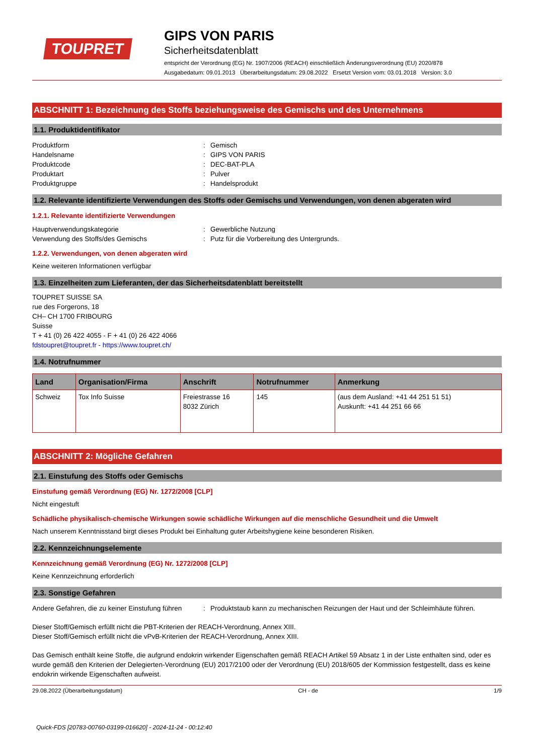TOUPRET
GIPS VON PARIS
Sicherheitsdatenblatt
entspricht der Verordnung (EG) Nr. 1907/2006 (REACH) einschließlich Änderungsverordnung (EU) 2020/878
Ausgabedatum: 09.01.2013 Überarbeitungsdatum: 29.08.2022 Ersetzt Version vom: 03.01.2018 Version: 3.0
ABSCHNITT 1: Bezeichnung des Stoffs beziehungsweise des Gemischs und des Unternehmens
1.1. Produktidentifikator
Produktform: Gemisch Handelsname: GIPS VON PARIS Produktcode: DEC-BAT-PLA Produktart: Pulver Produktgruppe: Handelsprodukt
1.2. Relevante identifizierte Verwendungen des Stoffs oder Gemischs und Verwendungen, von denen abgeraten wird
1.2.1. Relevante identifizierte Verwendungen
Hauptverwendungskategorie: Gewerbliche Nutzung Verwendung des Stoffs/des Gemischs: Putz für die Vorbereitung des Untergrunds.
1.2.2. Verwendungen, von denen abgeraten wird
Keine weiteren Informationen verfügbar
1.3. Einzelheiten zum Lieferanten, der das Sicherheitsdatenblatt bereitstellt
TOUPRET SUISSE SA
rue des Forgerons, 18
CH– CH 1700 FRIBOURG
Suisse
T + 41 (0) 26 422 4055 - F + 41 (0) 26 422 4066
fdstoupret@toupret.fr - https://www.toupret.ch/
1.4. Notrufnummer
| Land | Organisation/Firma | Anschrift | Notrufnummer | Anmerkung |
| --- | --- | --- | --- | --- |
| Schweiz | Tox Info Suisse | Freiestrasse 16 8032 Zürich | 145 | (aus dem Ausland: +41 44 251 51 51) Auskunft: +41 44 251 66 66 |
ABSCHNITT 2: Mögliche Gefahren
2.1. Einstufung des Stoffs oder Gemischs
Einstufung gemäß Verordnung (EG) Nr. 1272/2008 [CLP]
Nicht eingestuft
Schädliche physikalisch-chemische Wirkungen sowie schädliche Wirkungen auf die menschliche Gesundheit und die Umwelt
Nach unserem Kenntnisstand birgt dieses Produkt bei Einhaltung guter Arbeitshygiene keine besonderen Risiken.
2.2. Kennzeichnungselemente
Kennzeichnung gemäß Verordnung (EG) Nr. 1272/2008 [CLP]
Keine Kennzeichnung erforderlich
2.3. Sonstige Gefahren
Andere Gefahren, die zu keiner Einstufung führen: Produktstaub kann zu mechanischen Reizungen der Haut und der Schleimhäute führen.
Dieser Stoff/Gemisch erfüllt nicht die PBT-Kriterien der REACH-Verordnung, Annex XIII.
Dieser Stoff/Gemisch erfüllt nicht die vPvB-Kriterien der REACH-Verordnung, Annex XIII.
Das Gemisch enthält keine Stoffe, die aufgrund endokrin wirkender Eigenschaften gemäß REACH Artikel 59 Absatz 1 in der Liste enthalten sind, oder es wurde gemäß den Kriterien der Delegierten-Verordnung (EU) 2017/2100 oder der Verordnung (EU) 2018/605 der Kommission festgestellt, dass es keine endokrin wirkende Eigenschaften aufweist.
29.08.2022 (Überarbeitungsdatum) CH - de 1/9
Quick-FDS [20783-00760-03199-016620] - 2024-11-24 - 00:12:40